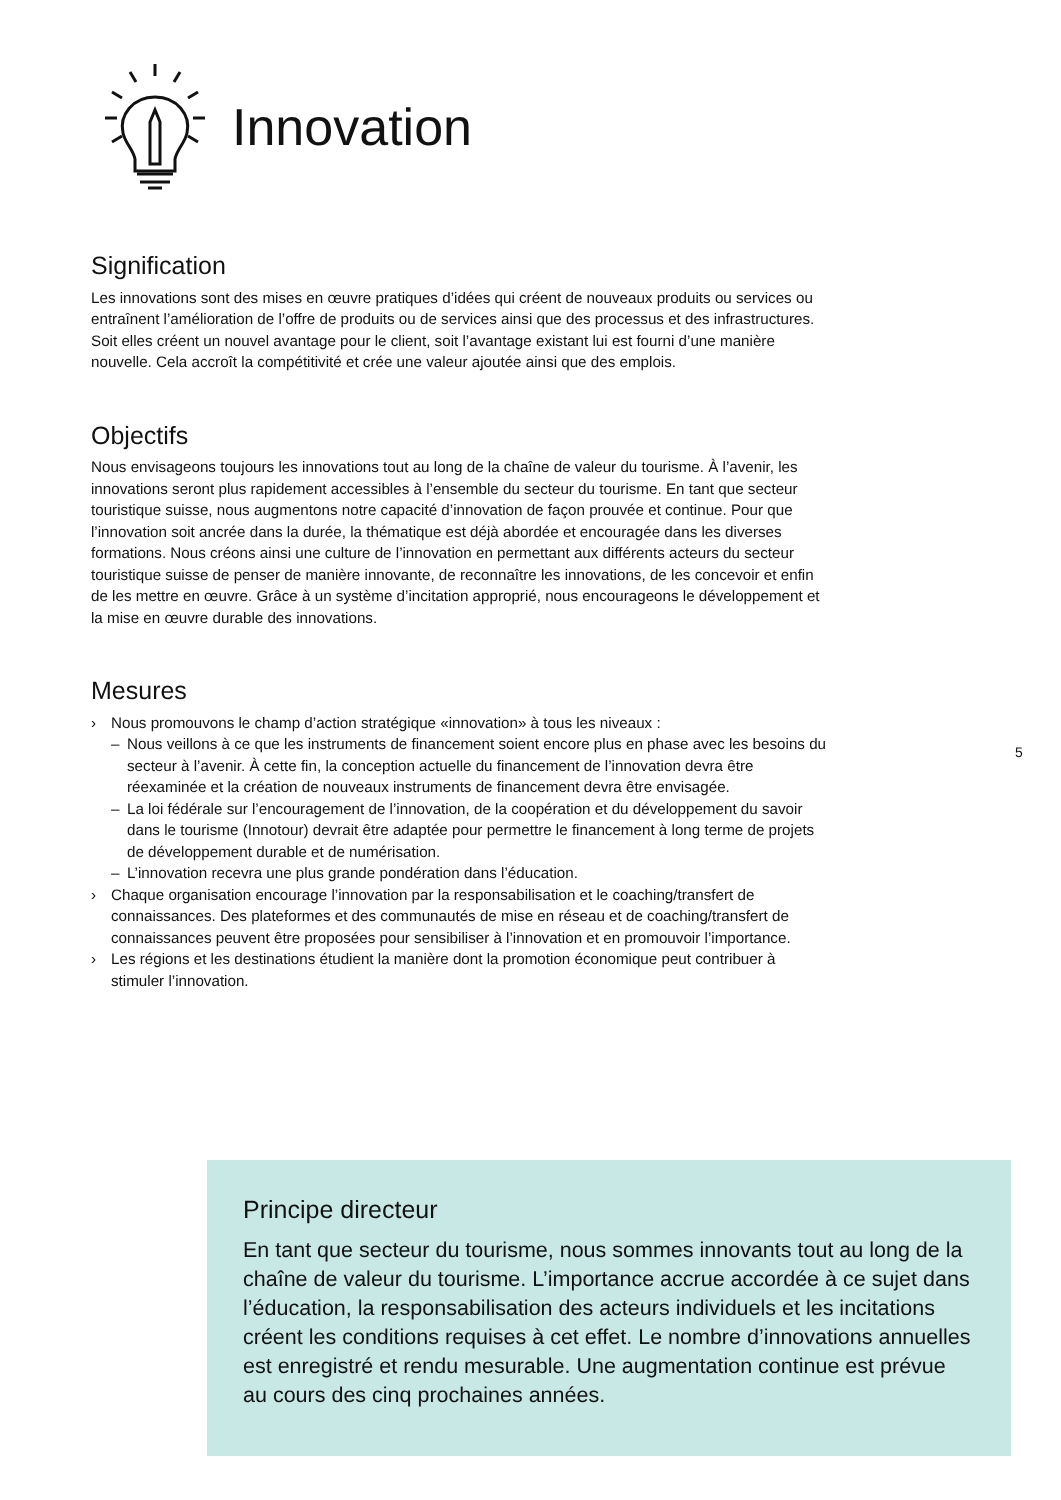Innovation
Signification
Les innovations sont des mises en œuvre pratiques d’idées qui créent de nouveaux produits ou services ou entraînent l’amélioration de l’offre de produits ou de services ainsi que des processus et des infrastructures. Soit elles créent un nouvel avantage pour le client, soit l’avantage existant lui est fourni d’une manière nouvelle. Cela accroît la compétitivité et crée une valeur ajoutée ainsi que des emplois.
Objectifs
Nous envisageons toujours les innovations tout au long de la chaîne de valeur du tourisme. À l’avenir, les innovations seront plus rapidement accessibles à l’ensemble du secteur du tourisme. En tant que secteur touristique suisse, nous augmentons notre capacité d’innovation de façon prouvée et continue. Pour que l’innovation soit ancrée dans la durée, la thématique est déjà abordée et encouragée dans les diverses formations. Nous créons ainsi une culture de l’innovation en permettant aux différents acteurs du secteur touristique suisse de penser de manière innovante, de reconnaître les innovations, de les concevoir et enfin de les mettre en œuvre. Grâce à un système d’incitation approprié, nous encourageons le développement et la mise en œuvre durable des innovations.
Mesures
› Nous promouvons le champ d’action stratégique «innovation» à tous les niveaux :
– Nous veillons à ce que les instruments de financement soient encore plus en phase avec les besoins du secteur à l’avenir. À cette fin, la conception actuelle du financement de l’innovation devra être réexaminée et la création de nouveaux instruments de financement devra être envisagée.
– La loi fédérale sur l’encouragement de l’innovation, de la coopération et du développement du savoir dans le tourisme (Innotour) devrait être adaptée pour permettre le financement à long terme de projets de développement durable et de numérisation.
– L’innovation recevra une plus grande pondération dans l’éducation.
› Chaque organisation encourage l’innovation par la responsabilisation et le coaching/transfert de connaissances. Des plateformes et des communautés de mise en réseau et de coaching/transfert de connaissances peuvent être proposées pour sensibiliser à l’innovation et en promouvoir l’importance.
› Les régions et les destinations étudient la manière dont la promotion économique peut contribuer à stimuler l’innovation.
5
Principe directeur
En tant que secteur du tourisme, nous sommes innovants tout au long de la chaîne de valeur du tourisme. L’importance accrue accordée à ce sujet dans l’éducation, la responsabilisation des acteurs individuels et les incitations créent les conditions requises à cet effet. Le nombre d’innovations annuelles est enregistré et rendu mesurable. Une augmentation continue est prévue au cours des cinq prochaines années.